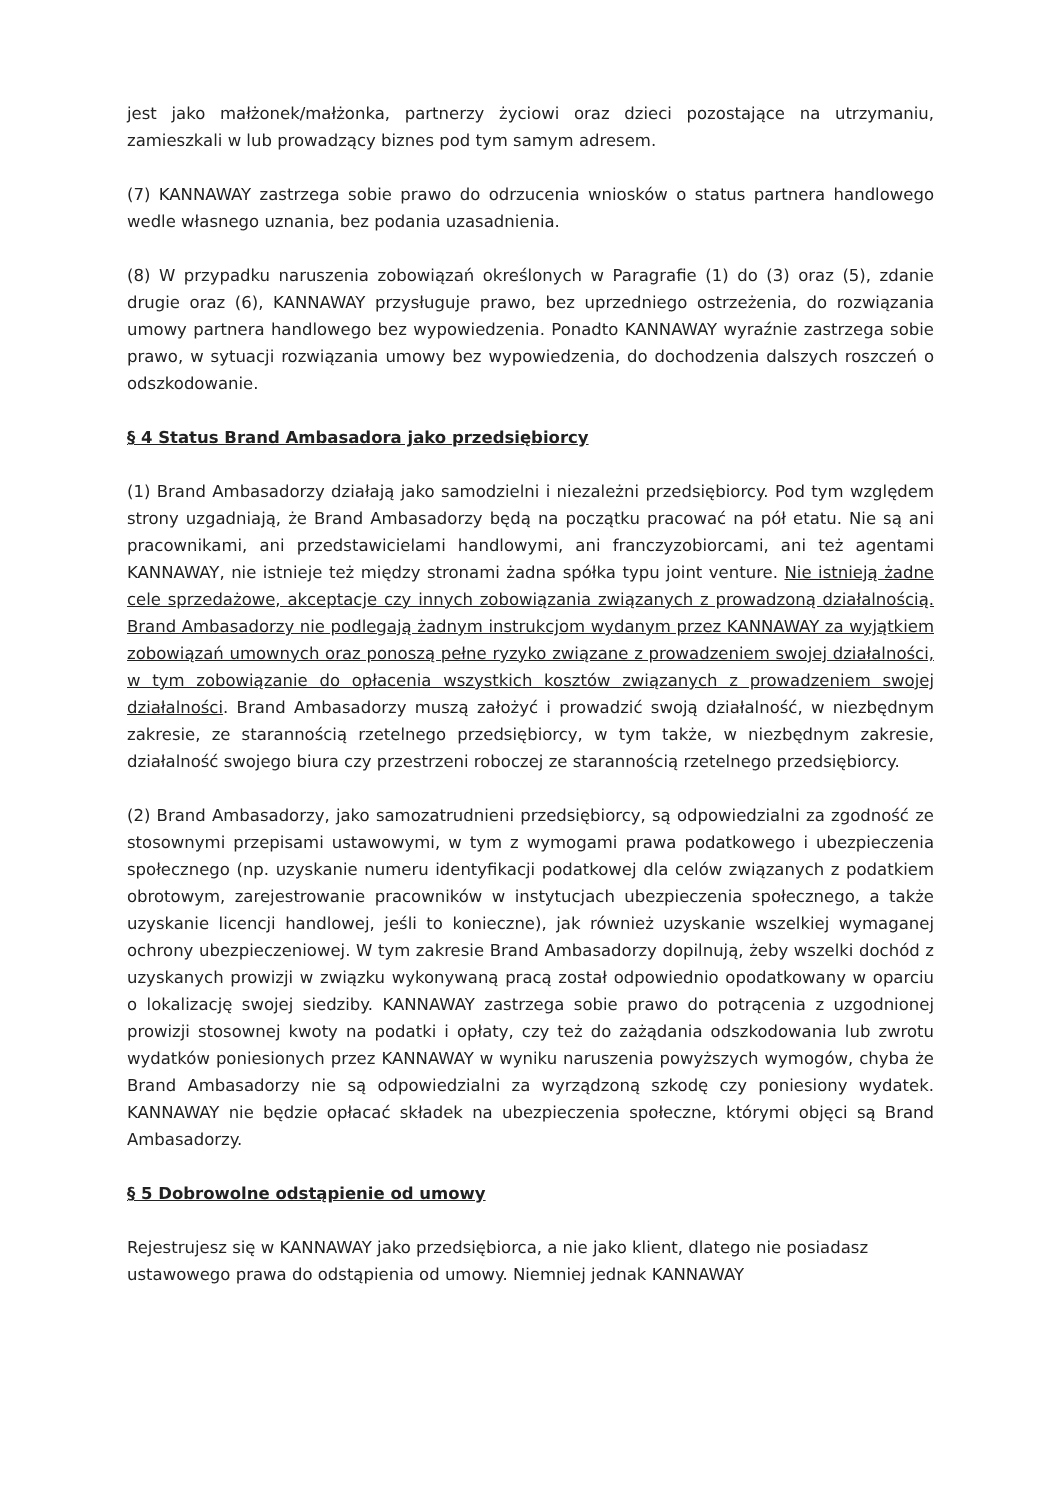jest jako małżonek/małżonka, partnerzy życiowi oraz dzieci pozostające na utrzymaniu, zamieszkali w lub prowadzący biznes pod tym samym adresem.
(7) KANNAWAY zastrzega sobie prawo do odrzucenia wniosków o status partnera handlowego wedle własnego uznania, bez podania uzasadnienia.
(8) W przypadku naruszenia zobowiązań określonych w Paragrafie (1) do (3) oraz (5), zdanie drugie oraz (6), KANNAWAY przysługuje prawo, bez uprzedniego ostrzeżenia, do rozwiązania umowy partnera handlowego bez wypowiedzenia. Ponadto KANNAWAY wyraźnie zastrzega sobie prawo, w sytuacji rozwiązania umowy bez wypowiedzenia, do dochodzenia dalszych roszczeń o odszkodowanie.
§ 4 Status Brand Ambasadora jako przedsiębiorcy
(1) Brand Ambasadorzy działają jako samodzielni i niezależni przedsiębiorcy. Pod tym względem strony uzgadniają, że Brand Ambasadorzy będą na początku pracować na pół etatu. Nie są ani pracownikami, ani przedstawicielami handlowymi, ani franczyzobiorcami, ani też agentami KANNAWAY, nie istnieje też między stronami żadna spółka typu joint venture. Nie istnieją żadne cele sprzedażowe, akceptacje czy innych zobowiązania związanych z prowadzoną działalnością. Brand Ambasadorzy nie podlegają żadnym instrukcjom wydanym przez KANNAWAY za wyjątkiem zobowiązań umownych oraz ponoszą pełne ryzyko związane z prowadzeniem swojej działalności, w tym zobowiązanie do opłacenia wszystkich kosztów związanych z prowadzeniem swojej działalności. Brand Ambasadorzy muszą założyć i prowadzić swoją działalność, w niezbędnym zakresie, ze starannością rzetelnego przedsiębiorcy, w tym także, w niezbędnym zakresie, działalność swojego biura czy przestrzeni roboczej ze starannością rzetelnego przedsiębiorcy.
(2) Brand Ambasadorzy, jako samozatrudnieni przedsiębiorcy, są odpowiedzialni za zgodność ze stosownymi przepisami ustawowymi, w tym z wymogami prawa podatkowego i ubezpieczenia społecznego (np. uzyskanie numeru identyfikacji podatkowej dla celów związanych z podatkiem obrotowym, zarejestrowanie pracowników w instytucjach ubezpieczenia społecznego, a także uzyskanie licencji handlowej, jeśli to konieczne), jak również uzyskanie wszelkiej wymaganej ochrony ubezpieczeniowej. W tym zakresie Brand Ambasadorzy dopilnują, żeby wszelki dochód z uzyskanych prowizji w związku wykonywaną pracą został odpowiednio opodatkowany w oparciu o lokalizację swojej siedziby. KANNAWAY zastrzega sobie prawo do potrącenia z uzgodnionej prowizji stosownej kwoty na podatki i opłaty, czy też do zażądania odszkodowania lub zwrotu wydatków poniesionych przez KANNAWAY w wyniku naruszenia powyższych wymogów, chyba że Brand Ambasadorzy nie są odpowiedzialni za wyrządzoną szkodę czy poniesiony wydatek. KANNAWAY nie będzie opłacać składek na ubezpieczenia społeczne, którymi objęci są Brand Ambasadorzy.
§ 5 Dobrowolne odstąpienie od umowy
Rejestrujesz się w KANNAWAY jako przedsiębiorca, a nie jako klient, dlatego nie posiadasz ustawowego prawa do odstąpienia od umowy. Niemniej jednak KANNAWAY